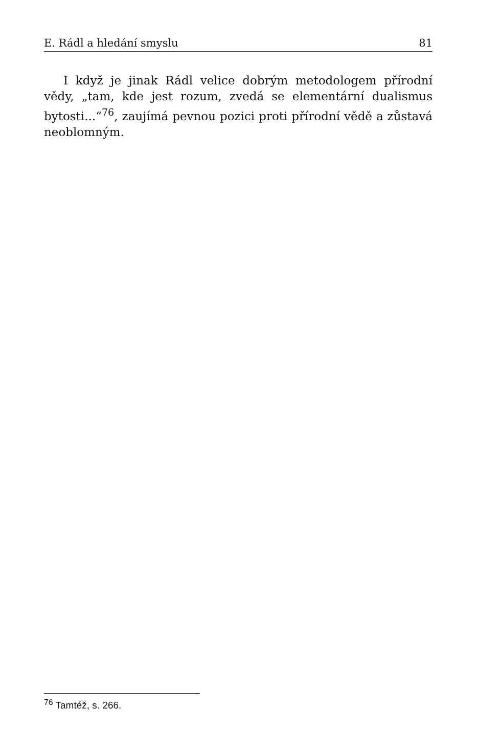E. Rádl a hledání smyslu 81
I když je jinak Rádl velice dobrým metodologem přírodní vědy, „tam, kde jest rozum, zvedá se elementární dualismus bytosti...“<sup>76</sup>, zaujímá pevnou pozici proti přírodní vědě a zůstavá neoblomným.
<sup>76</sup> Tamtéž, s. 266.